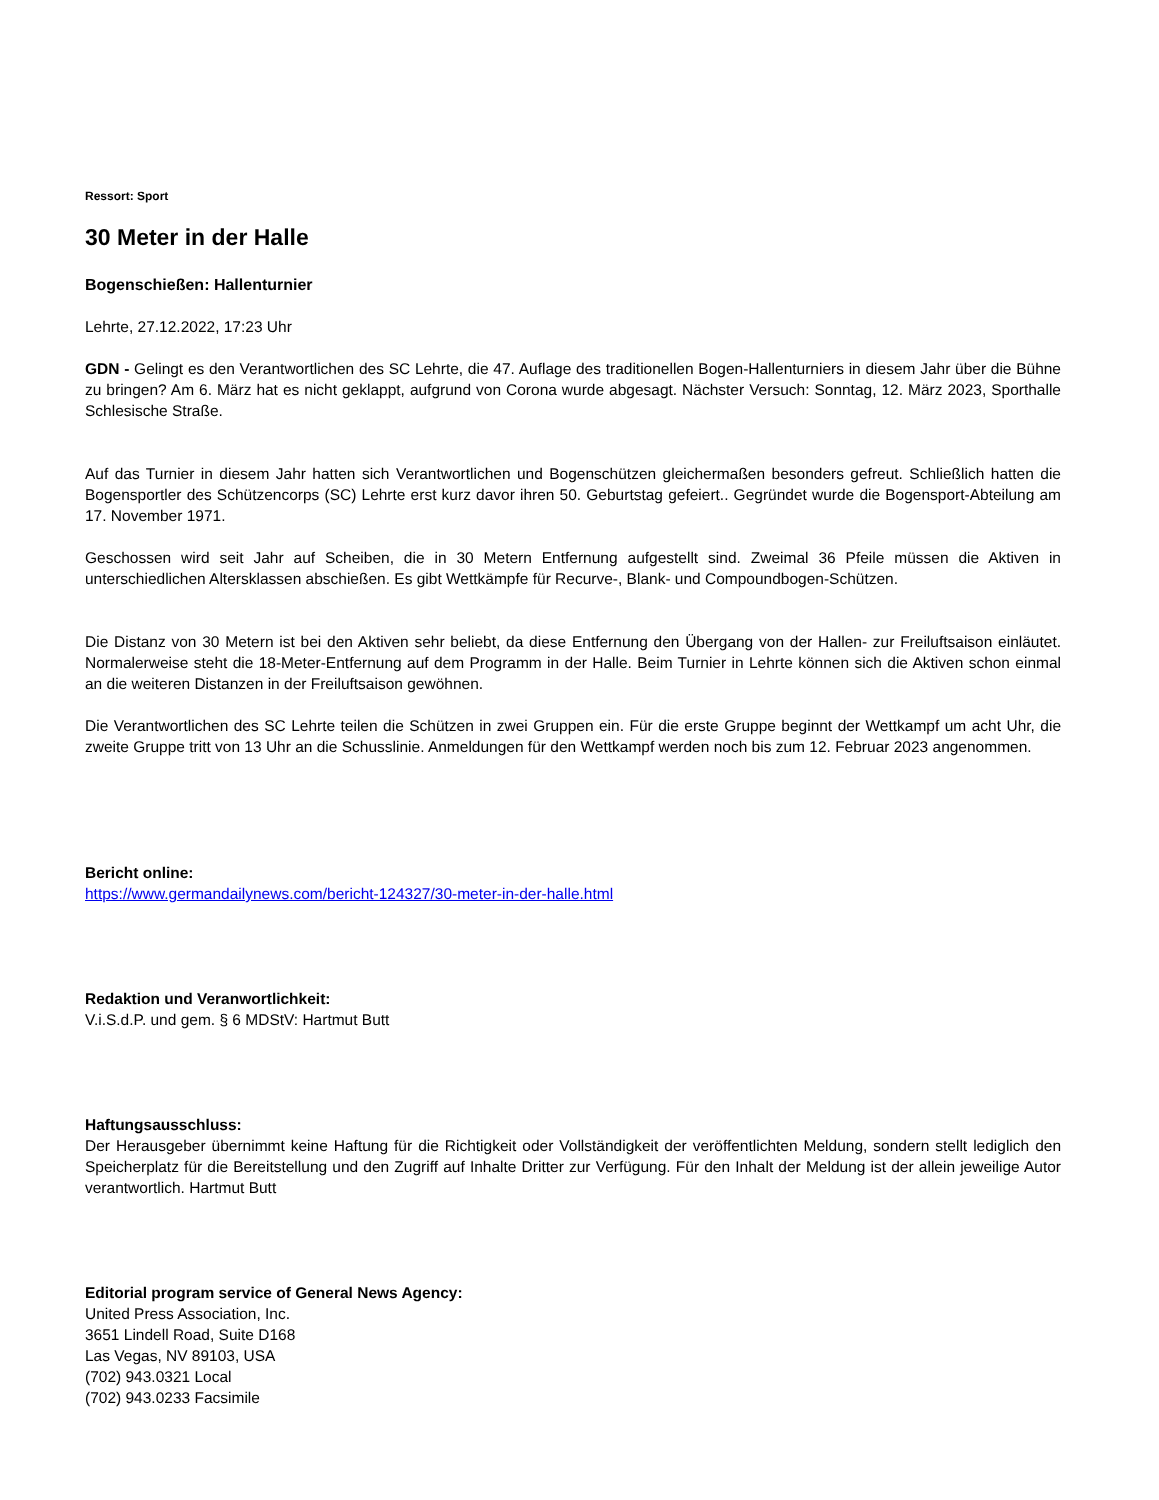Ressort: Sport
30 Meter in der Halle
Bogenschießen: Hallenturnier
Lehrte, 27.12.2022, 17:23 Uhr
GDN - Gelingt es den Verantwortlichen des SC Lehrte, die 47. Auflage des traditionellen Bogen-Hallenturniers in diesem Jahr über die Bühne zu bringen? Am 6. März hat es nicht geklappt, aufgrund von Corona wurde abgesagt. Nächster Versuch: Sonntag, 12. März 2023, Sporthalle Schlesische Straße.
Auf das Turnier in diesem Jahr hatten sich Verantwortlichen und Bogenschützen gleichermaßen besonders gefreut. Schließlich hatten die Bogensportler des Schützencorps (SC) Lehrte erst kurz davor ihren 50. Geburtstag gefeiert.. Gegründet wurde die Bogensport-Abteilung am 17. November 1971.
Geschossen wird seit Jahr auf Scheiben, die in 30 Metern Entfernung aufgestellt sind. Zweimal 36 Pfeile müssen die Aktiven in unterschiedlichen Altersklassen abschießen. Es gibt Wettkämpfe für Recurve-, Blank- und Compoundbogen-Schützen.
Die Distanz von 30 Metern ist bei den Aktiven sehr beliebt, da diese Entfernung den Übergang von der Hallen- zur Freiluftsaison einläutet. Normalerweise steht die 18-Meter-Entfernung auf dem Programm in der Halle. Beim Turnier in Lehrte können sich die Aktiven schon einmal an die weiteren Distanzen in der Freiluftsaison gewöhnen.
Die Verantwortlichen des SC Lehrte teilen die Schützen in zwei Gruppen ein. Für die erste Gruppe beginnt der Wettkampf um acht Uhr, die zweite Gruppe tritt von 13 Uhr an die Schusslinie. Anmeldungen für den Wettkampf werden noch bis zum 12. Februar 2023 angenommen.
Bericht online:
https://www.germandailynews.com/bericht-124327/30-meter-in-der-halle.html
Redaktion und Veranwortlichkeit:
V.i.S.d.P. und gem. § 6 MDStV: Hartmut Butt
Haftungsausschluss:
Der Herausgeber übernimmt keine Haftung für die Richtigkeit oder Vollständigkeit der veröffentlichten Meldung, sondern stellt lediglich den Speicherplatz für die Bereitstellung und den Zugriff auf Inhalte Dritter zur Verfügung. Für den Inhalt der Meldung ist der allein jeweilige Autor verantwortlich. Hartmut Butt
Editorial program service of General News Agency:
United Press Association, Inc.
3651 Lindell Road, Suite D168
Las Vegas, NV 89103, USA
(702) 943.0321 Local
(702) 943.0233 Facsimile